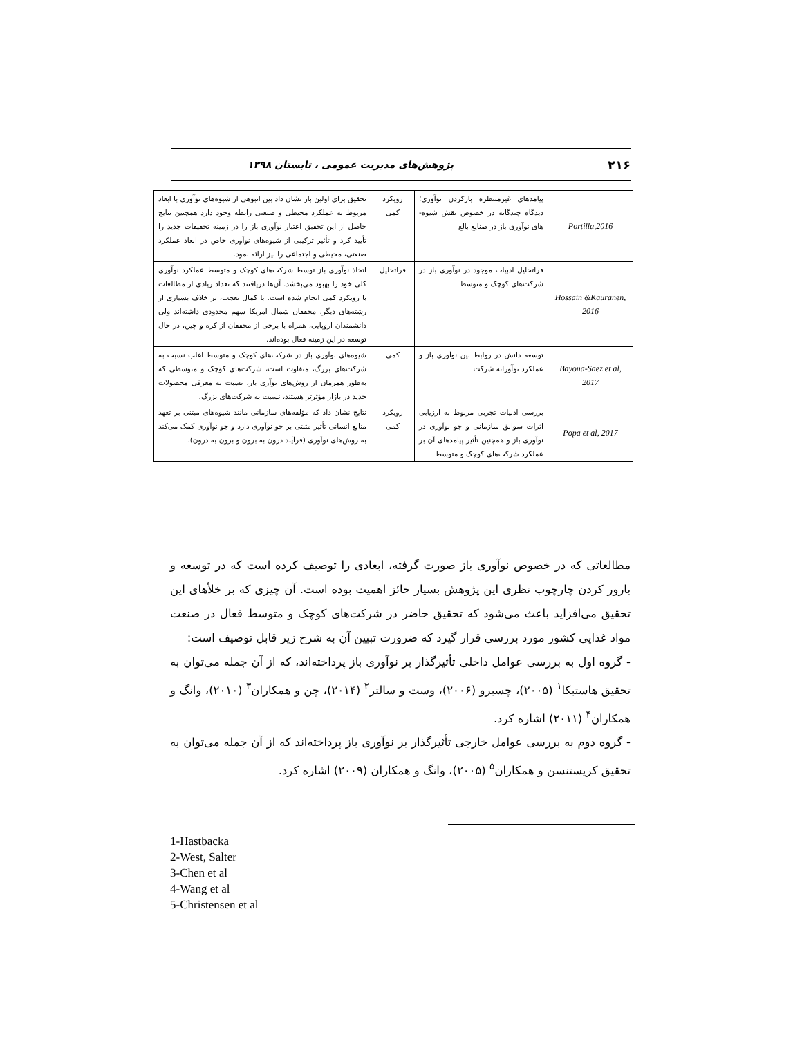۲۱۶ پژوهش‌های مدیریت عمومی ، تابستان ۱۳۹۸
| Portilla,2016 | پیامدهای غیرمنتظره بازکردن نوآوری؛ دیدگاه چندگانه در خصوص نقش شیوه-های نوآوری باز در صنایع بالغ | رویکرد کمی | تحقیق برای اولین بار نشان داد بین انبوهی از شیوه‌های نوآوری با ابعاد مربوط به عملکرد محیطی و صنعتی رابطه وجود دارد همچنین نتایج حاصل از این تحقیق اعتبار نوآوری باز را در زمینه تحقیقات جدید را تأیید کرد و تأثیر ترکیبی از شیوه‌های نوآوری خاص در ابعاد عملکرد صنعتی، محیطی و اجتماعی را نیز ارائه نمود. |
| Hossain &Kauranen, 2016 | فراتحلیل ادبیات موجود در نوآوری باز در شرکت‌های کوچک و متوسط | فراتحلیل | اتخاذ نوآوری باز توسط شرکت‌های کوچک و متوسط عملکرد نوآوری کلی خود را بهبود می‌بخشد. آن‌ها دریافتند که تعداد زیادی از مطالعات با رویکرد کمی انجام شده است. با کمال تعجب، بر خلاف بسیاری از رشته‌های دیگر، محققان شمال امریکا سهم محدودی داشته‌اند ولی دانشمندان اروپایی، همراه با برخی از محققان از کره و چین، در حال توسعه در این زمینه فعال بوده‌اند. |
| Bayona-Saez et al, 2017 | توسعه دانش در روابط بین نوآوری باز و عملکرد نوآورانه شرکت | کمی | شیوه‌های نوآوری باز در شرکت‌های کوچک و متوسط اغلب نسبت به شرکت‌های بزرگ، متفاوت است، شرکت‌های کوچک و متوسطی که به‌طور همزمان از روش‌های نوآری باز، نسبت به معرفی محصولات جدید در بازار مؤثرتر هستند، نسبت به شرکت‌های بزرگ. |
| Popa et al, 2017 | بررسی ادبیات تجربی مربوط به ارزیابی اثرات سوابق سازمانی و جو نوآوری در نوآوری باز و همچنین تأثیر پیامدهای آن بر عملکرد شرکت‌های کوچک و متوسط | رویکرد کمی | نتایج نشان داد که مؤلفه‌های سازمانی مانند شیوه‌های مبتنی بر تعهد منابع انسانی تأثیر مثبتی بر جو نوآوری دارد و جو نوآوری کمک می‌کند به روش‌های نوآوری (فرآیند درون به برون و برون به درون). |
مطالعاتی که در خصوص نوآوری باز صورت گرفته، ابعادی را توصیف کرده است که در توسعه و بارور کردن چارچوب نظری این پژوهش بسیار حائز اهمیت بوده است. آن چیزی که بر خلأهای این تحقیق می‌افزاید باعث می‌شود که تحقیق حاضر در شرکت‌های کوچک و متوسط فعال در صنعت مواد غذایی کشور مورد بررسی قرار گیرد که ضرورت تبیین آن به شرح زیر قابل توصیف است:
- گروه اول به بررسی عوامل داخلی تأثیرگذار بر نوآوری باز پرداخته‌اند، که از آن جمله می‌توان به تحقیق هاستبکا<sup>۱</sup> (۲۰۰۵)، چسبرو (۲۰۰۶)، وست و سالتر<sup>۲</sup> (۲۰۱۴)، چن و همکاران<sup>۳</sup> (۲۰۱۰)، وانگ و همکاران<sup>۴</sup> (۲۰۱۱) اشاره کرد.
- گروه دوم به بررسی عوامل خارجی تأثیرگذار بر نوآوری باز پرداخته‌اند که از آن جمله می‌توان به تحقیق کریستنسن و همکاران<sup>۵</sup> (۲۰۰۵)، وانگ و همکاران (۲۰۰۹) اشاره کرد.
1-Hastbacka
2-West, Salter
3-Chen et al
4-Wang et al
5-Christensen et al